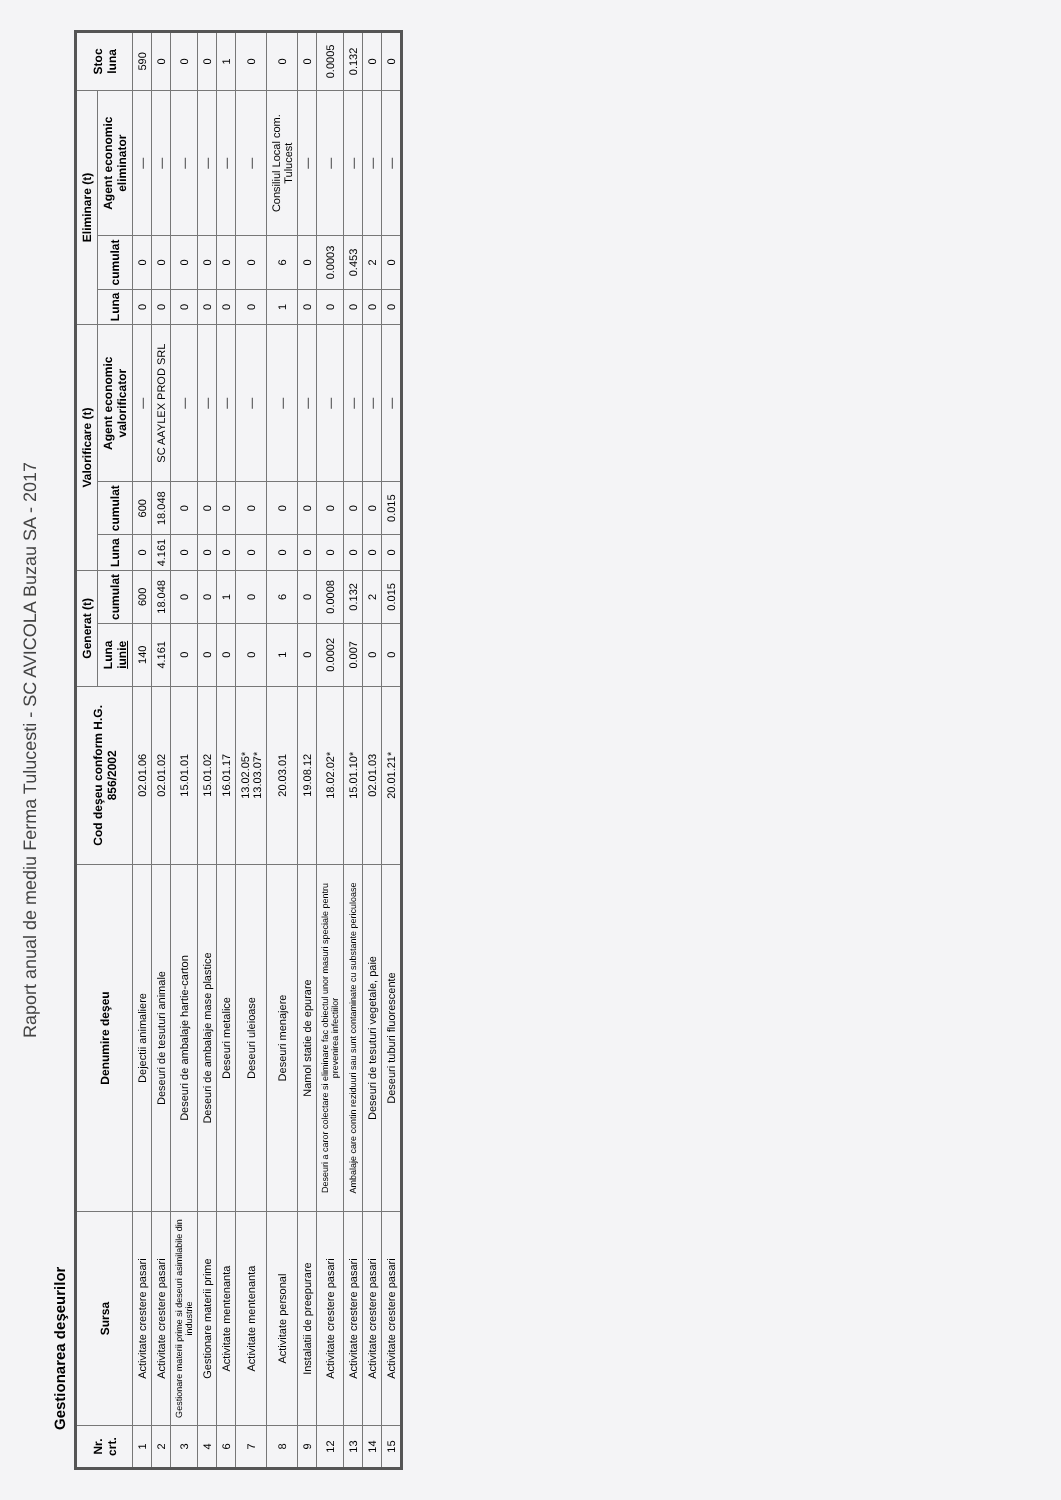Raport anual de mediu Ferma Tulucesti - SC AVICOLA Buzau SA - 2017
Gestionarea deşeurilor
| Nr. crt. | Sursa | Denumire deşeu | Cod deşeu conform H.G. 856/2002 | Generat (t) | | Valorificare (t) | | | Eliminare (t) | | | Stoc luna |
| --- | --- | --- | --- | --- | --- | --- | --- | --- | --- | --- | --- | --- |
| | | | | Luna iunie | cumulat | Luna | cumulat | Agent economic valorificator | Luna | cumulat | Agent economic eliminator | |
| 1 | Activitate crestere pasari | Dejectii animaliere | 02.01.06 | 140 | 600 | 0 | 600 | — | 0 | 0 | — | 590 |
| 2 | Activitate crestere pasari | Deseuri de tesuturi animale | 02.01.02 | 4.161 | 18.048 | 4.161 | 18.048 | SC AAYLEX PROD SRL | 0 | 0 | — | 0 |
| 3 | Gestionare materii prime si deseuri asimilabile din industrie | Deseuri de ambalaje hartie-carton | 15.01.01 | 0 | 0 | 0 | 0 | — | 0 | 0 | — | 0 |
| 4 | Gestionare materii prime | Deseuri de ambalaje mase plastice | 15.01.02 | 0 | 0 | 0 | 0 | — | 0 | 0 | — | 0 |
| 6 | Activitate mentenanta | Deseuri metalice | 16.01.17 | 0 | 1 | 0 | 0 | — | 0 | 0 | — | 1 |
| 7 | Activitate mentenanta | Deseuri uleioase | 13.02.05* 13.03.07* | 0 | 0 | 0 | 0 | — | 0 | 0 | — | 0 |
| 8 | Activitate personal | Deseuri menajere | 20.03.01 | 1 | 6 | 0 | 0 | — | 1 | 6 | Consiliul Local com. Tulucest | 0 |
| 9 | Instalatii de preepurare | Namol statie de epurare | 19.08.12 | 0 | 0 | 0 | 0 | — | 0 | 0 | — | 0 |
| 12 | Activitate crestere pasari | Deseuri a caror colectare si eliminare fac obiectul unor masuri speciale pentru prevenirea infectiilor | 18.02.02* | 0.0002 | 0.0008 | 0 | 0 | — | 0 | 0.0003 | — | 0.0005 |
| 13 | Activitate crestere pasari | Ambalaje care contin reziduuri sau sunt contaminate cu substante periculoase | 15.01.10* | 0.007 | 0.132 | 0 | 0 | — | 0 | 0.453 | — | 0.132 |
| 14 | Activitate crestere pasari | Deseuri de tesuturi vegetale, paie | 02.01.03 | 0 | 2 | 0 | 0 | — | 0 | 2 | — | 0 |
| 15 | Activitate crestere pasari | Deseuri tuburi fluorescente | 20.01.21* | 0 | 0.015 | 0 | 0.015 | — | 0 | 0 | — | 0 |